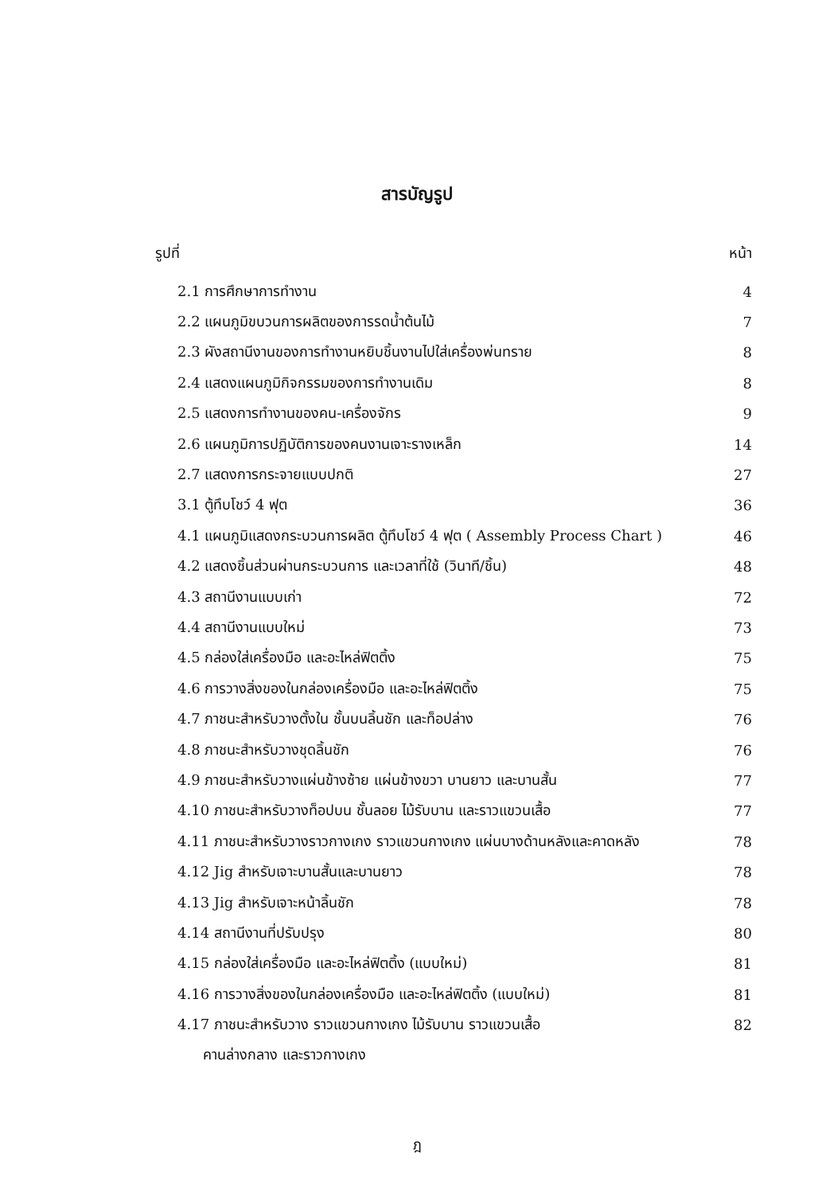สารบัญรูป
รูปที่ หน้า
2.1 การศึกษาการทำงาน 4
2.2 แผนภูมิขบวนการผลิตของการรดน้ำต้นไม้ 7
2.3 ผังสถานีงานของการทำงานหยิบชิ้นงานไปใส่เครื่องพ่นทราย 8
2.4 แสดงแผนภูมิกิจกรรมของการทำงานเดิม 8
2.5 แสดงการทำงานของคน-เครื่องจักร 9
2.6 แผนภูมิการปฏิบัติการของคนงานเจาะรางเหล็ก 14
2.7 แสดงการกระจายแบบปกติ 27
3.1 ตู้ทึบโชว์ 4 ฟุต 36
4.1 แผนภูมิแสดงกระบวนการผลิต ตู้ทึบโชว์ 4 ฟุต ( Assembly Process Chart ) 46
4.2 แสดงชิ้นส่วนผ่านกระบวนการ และเวลาที่ใช้ (วินาที/ชิ้น) 48
4.3 สถานีงานแบบเก่า 72
4.4 สถานีงานแบบใหม่ 73
4.5 กล่องใส่เครื่องมือ และอะไหล่ฟิตติ้ง 75
4.6 การวางสิ่งของในกล่องเครื่องมือ และอะไหล่ฟิตติ้ง 75
4.7 ภาชนะสำหรับวางตั้งใน ชั้นบนลิ้นชัก และท็อปล่าง 76
4.8 ภาชนะสำหรับวางชุดลิ้นชัก 76
4.9 ภาชนะสำหรับวางแผ่นข้างซ้าย แผ่นข้างขวา บานยาว และบานสั้น 77
4.10 ภาชนะสำหรับวางท็อปบน ชั้นลอย ไม้รับบาน และราวแขวนเสื้อ 77
4.11 ภาชนะสำหรับวางราวกางเกง ราวแขวนกางเกง แผ่นบางด้านหลังและคาดหลัง 78
4.12 Jig สำหรับเจาะบานสั้นและบานยาว 78
4.13 Jig สำหรับเจาะหน้าลิ้นชัก 78
4.14 สถานีงานที่ปรับปรุง 80
4.15 กล่องใส่เครื่องมือ และอะไหล่ฟิตติ้ง (แบบใหม่) 81
4.16 การวางสิ่งของในกล่องเครื่องมือ และอะไหล่ฟิตติ้ง (แบบใหม่) 81
4.17 ภาชนะสำหรับวาง ราวแขวนกางเกง ไม้รับบาน ราวแขวนเสื้อ 82
คานล่างกลาง และราวกางเกง
ฎ